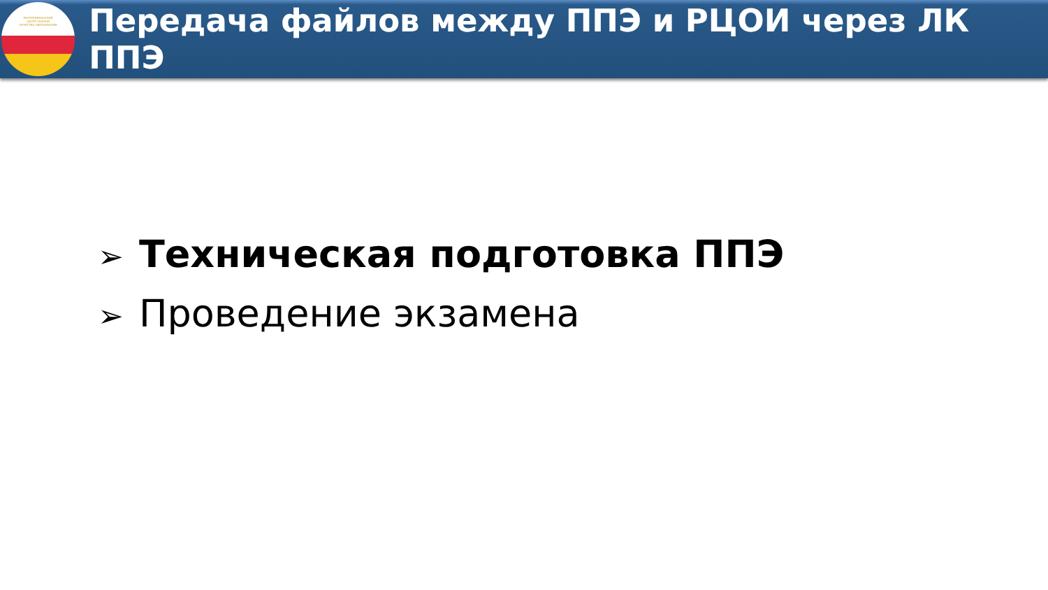РЕСПУБЛИКАНСКИЙ
ЦЕНТР ОЦЕНКИ
КАЧЕСТВА ОБРАЗОВАНИЯ
Передача файлов между ППЭ и РЦОИ через ЛК ППЭ
➢ Техническая подготовка ППЭ
➢ Проведение экзамена